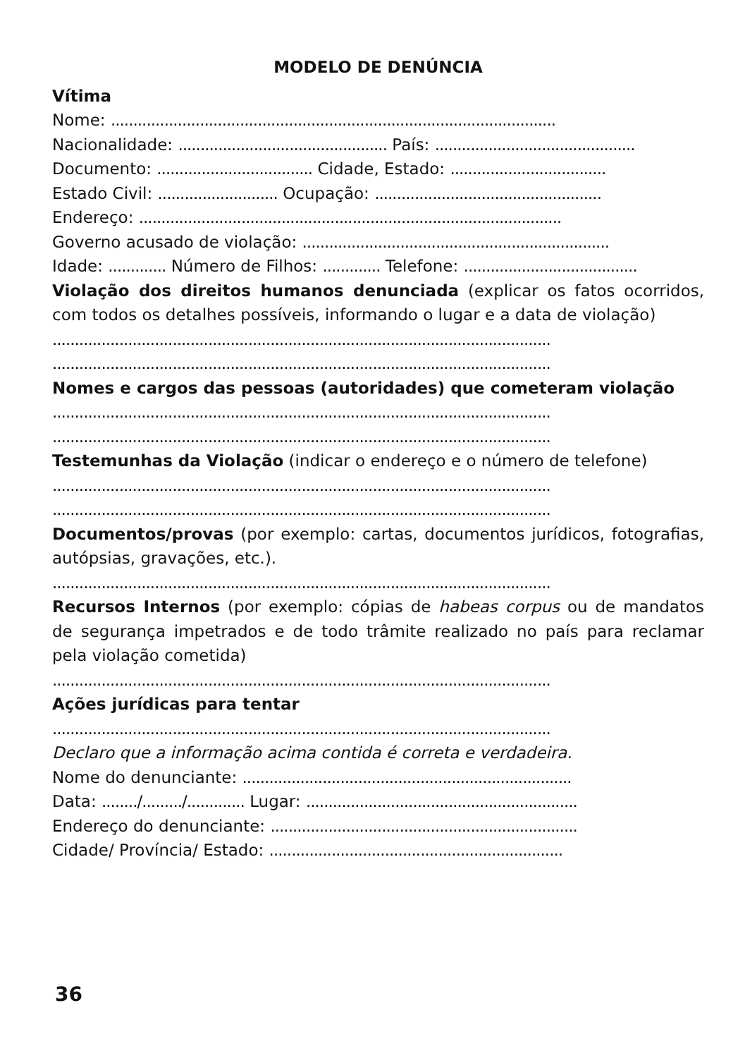MODELO DE DENÚNCIA
Vítima
Nome: ....................................................................................................
Nacionalidade: ............................................... País: .............................................
Documento: ................................... Cidade, Estado: ...................................
Estado Civil: ........................... Ocupação: ...................................................
Endereço: ...............................................................................................
Governo acusado de violação: .....................................................................
Idade: ............. Número de Filhos: ............. Telefone: .......................................
Violação dos direitos humanos denunciada (explicar os fatos ocorridos, com todos os detalhes possíveis, informando o lugar e a data de violação)
................................................................................................................
................................................................................................................
Nomes e cargos das pessoas (autoridades) que cometeram violação
................................................................................................................
................................................................................................................
Testemunhas da Violação (indicar o endereço e o número de telefone)
................................................................................................................
................................................................................................................
Documentos/provas (por exemplo: cartas, documentos jurídicos, fotografias, autópsias, gravações, etc.).
................................................................................................................
Recursos Internos (por exemplo: cópias de habeas corpus ou de mandatos de segurança impetrados e de todo trâmite realizado no país para reclamar pela violação cometida)
................................................................................................................
Ações jurídicas para tentar
................................................................................................................
Declaro que a informação acima contida é correta e verdadeira.
Nome do denunciante: ..........................................................................
Data: ......../........./............. Lugar: .............................................................
Endereço do denunciante: .....................................................................
Cidade/ Província/ Estado: ..................................................................
36